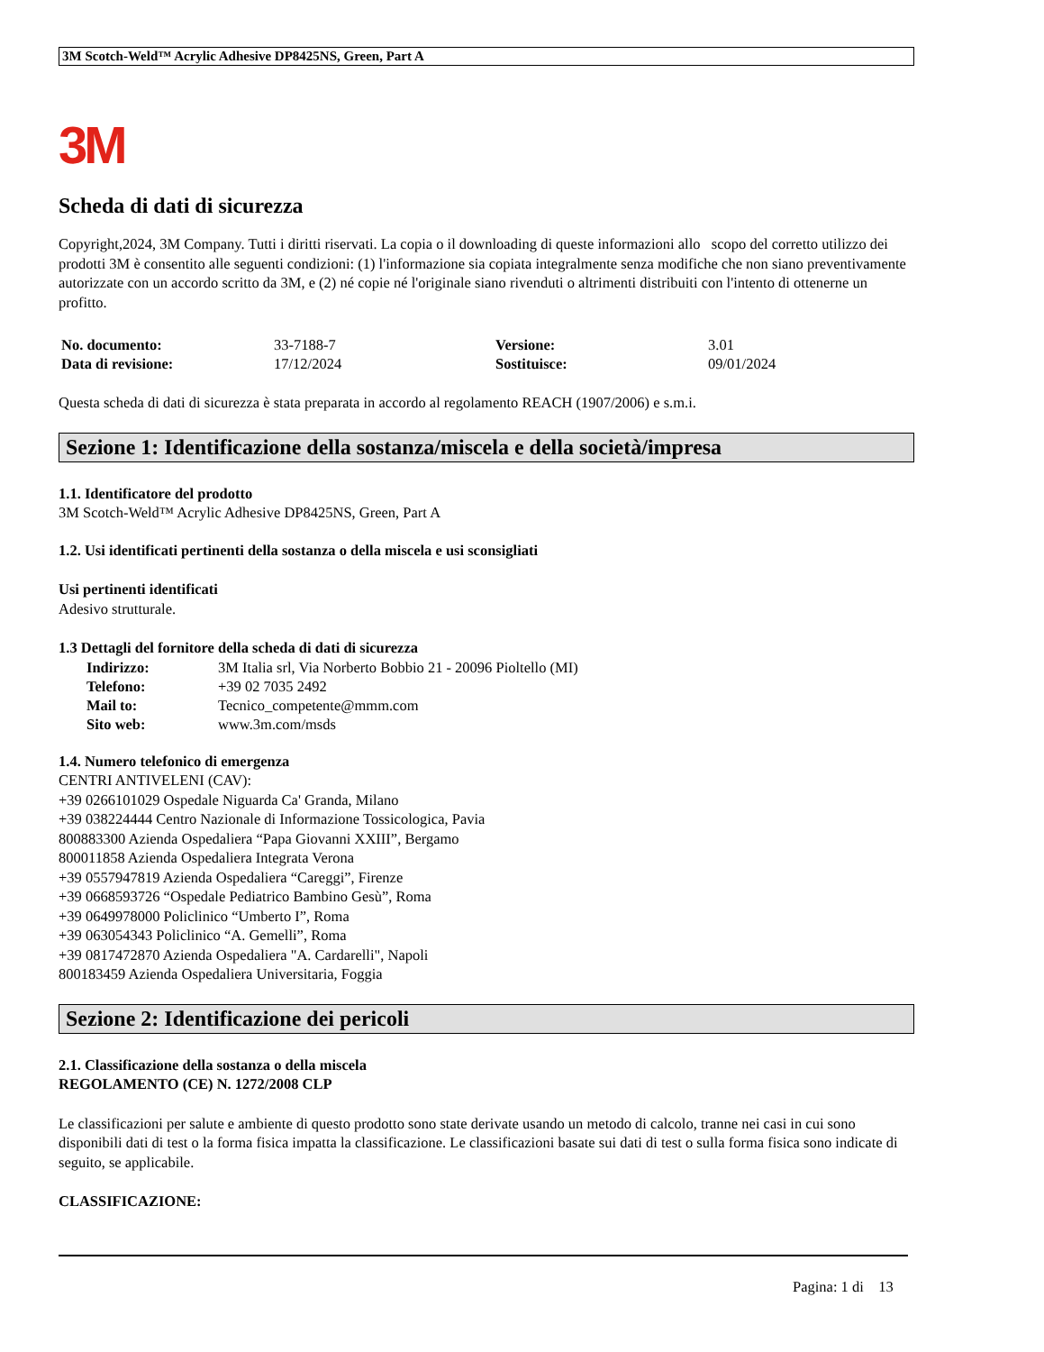3M Scotch-Weld™ Acrylic Adhesive DP8425NS, Green, Part A
3M
Scheda di dati di sicurezza
Copyright,2024, 3M Company. Tutti i diritti riservati. La copia o il downloading di queste informazioni allo scopo del corretto utilizzo dei prodotti 3M è consentito alle seguenti condizioni: (1) l'informazione sia copiata integralmente senza modifiche che non siano preventivamente autorizzate con un accordo scritto da 3M, e (2) né copie né l'originale siano rivenduti o altrimenti distribuiti con l'intento di ottenerne un profitto.
| No. documento: | 33-7188-7 | Versione: | 3.01 |
| Data di revisione: | 17/12/2024 | Sostituisce: | 09/01/2024 |
Questa scheda di dati di sicurezza è stata preparata in accordo al regolamento REACH (1907/2006) e s.m.i.
Sezione 1: Identificazione della sostanza/miscela e della società/impresa
1.1. Identificatore del prodotto
3M Scotch-Weld™ Acrylic Adhesive DP8425NS, Green, Part A
1.2. Usi identificati pertinenti della sostanza o della miscela e usi sconsigliati
Usi pertinenti identificati
Adesivo strutturale.
1.3 Dettagli del fornitore della scheda di dati di sicurezza
| Indirizzo: | 3M Italia srl, Via Norberto Bobbio 21 - 20096 Pioltello (MI) |
| Telefono: | +39 02 7035 2492 |
| Mail to: | Tecnico_competente@mmm.com |
| Sito web: | www.3m.com/msds |
1.4. Numero telefonico di emergenza
CENTRI ANTIVELENI (CAV):
+39 0266101029 Ospedale Niguarda Ca' Granda, Milano
+39 038224444 Centro Nazionale di Informazione Tossicologica, Pavia
800883300 Azienda Ospedaliera “Papa Giovanni XXIII”, Bergamo
800011858 Azienda Ospedaliera Integrata Verona
+39 0557947819 Azienda Ospedaliera “Careggi”, Firenze
+39 0668593726 “Ospedale Pediatrico Bambino Gesù”, Roma
+39 0649978000 Policlinico “Umberto I”, Roma
+39 063054343 Policlinico “A. Gemelli”, Roma
+39 0817472870 Azienda Ospedaliera "A. Cardarelli", Napoli
800183459 Azienda Ospedaliera Universitaria, Foggia
Sezione 2: Identificazione dei pericoli
2.1. Classificazione della sostanza o della miscela
REGOLAMENTO (CE) N. 1272/2008 CLP
Le classificazioni per salute e ambiente di questo prodotto sono state derivate usando un metodo di calcolo, tranne nei casi in cui sono disponibili dati di test o la forma fisica impatta la classificazione. Le classificazioni basate sui dati di test o sulla forma fisica sono indicate di seguito, se applicabile.
CLASSIFICAZIONE:
Pagina: 1 di 13